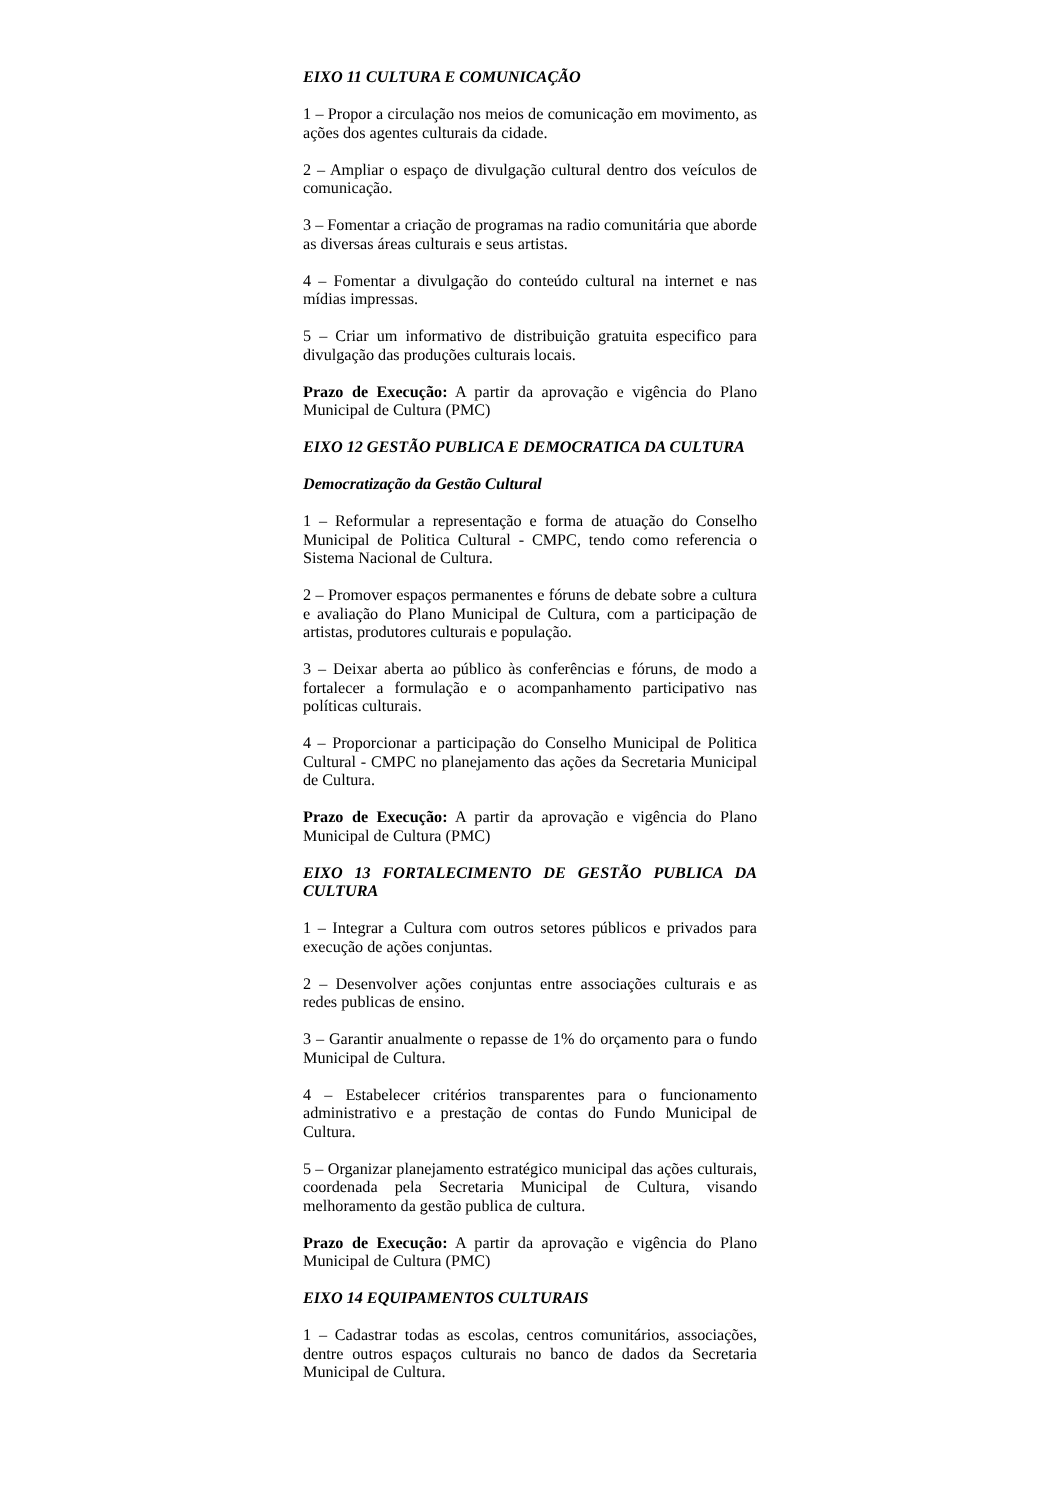EIXO 11 CULTURA E COMUNICAÇÃO
1 – Propor a circulação nos meios de comunicação em movimento, as ações dos agentes culturais da cidade.
2 – Ampliar o espaço de divulgação cultural dentro dos veículos de comunicação.
3 – Fomentar a criação de programas na radio comunitária que aborde as diversas áreas culturais e seus artistas.
4 – Fomentar a divulgação do conteúdo cultural na internet e nas mídias impressas.
5 – Criar um informativo de distribuição gratuita especifico para divulgação das produções culturais locais.
Prazo de Execução: A partir da aprovação e vigência do Plano Municipal de Cultura (PMC)
EIXO 12 GESTÃO PUBLICA E DEMOCRATICA DA CULTURA
Democratização da Gestão Cultural
1 – Reformular a representação e forma de atuação do Conselho Municipal de Politica Cultural - CMPC, tendo como referencia o Sistema Nacional de Cultura.
2 – Promover espaços permanentes e fóruns de debate sobre a cultura e avaliação do Plano Municipal de Cultura, com a participação de artistas, produtores culturais e população.
3 – Deixar aberta ao público às conferências e fóruns, de modo a fortalecer a formulação e o acompanhamento participativo nas políticas culturais.
4 – Proporcionar a participação do Conselho Municipal de Politica Cultural - CMPC no planejamento das ações da Secretaria Municipal de Cultura.
Prazo de Execução: A partir da aprovação e vigência do Plano Municipal de Cultura (PMC)
EIXO 13 FORTALECIMENTO DE GESTÃO PUBLICA DA CULTURA
1 – Integrar a Cultura com outros setores públicos e privados para execução de ações conjuntas.
2 – Desenvolver ações conjuntas entre associações culturais e as redes publicas de ensino.
3 – Garantir anualmente o repasse de 1% do orçamento para o fundo Municipal de Cultura.
4 – Estabelecer critérios transparentes para o funcionamento administrativo e a prestação de contas do Fundo Municipal de Cultura.
5 – Organizar planejamento estratégico municipal das ações culturais, coordenada pela Secretaria Municipal de Cultura, visando melhoramento da gestão publica de cultura.
Prazo de Execução: A partir da aprovação e vigência do Plano Municipal de Cultura (PMC)
EIXO 14 EQUIPAMENTOS CULTURAIS
1 – Cadastrar todas as escolas, centros comunitários, associações, dentre outros espaços culturais no banco de dados da Secretaria Municipal de Cultura.